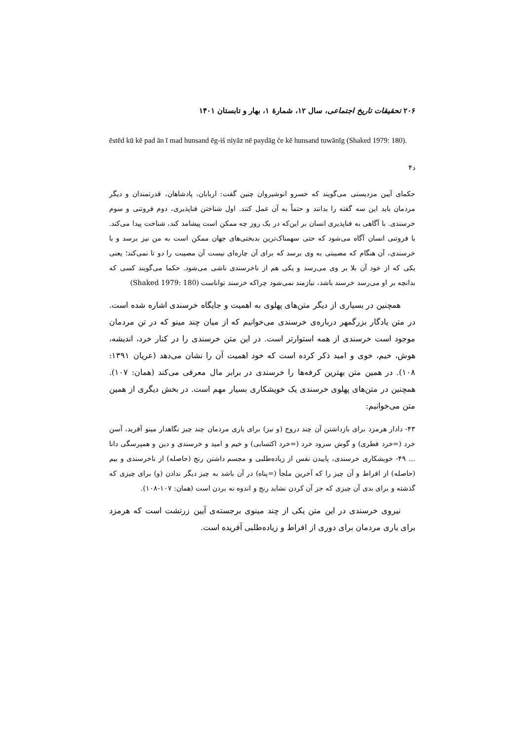۲۰۶ تحقیقات تاریخ اجتماعی، سال ۱۲، شمارهٔ ۱، بهار و تابستان ۱۴۰۱
ēstēd kū kē pad ān ī mad hunsand ēg-iš niyāz nē paydāg če kē hunsand tuwānīg (Shaked 1979: 180).
د۴
حکمای آیین مزدیسنی می‌گویند که خسرو انوشیروان چنین گفت: اربابان، پادشاهان، قدرتمندان و دیگر مردمان باید این سه گفته را بدانند و حتماً به آن عمل کنند. اول شناختن فناپذیری، دوم فروتنی و سوم خرسندی. با آگاهی به فناپذیری انسان بر این‌که در یک روز چه ممکن است پیشامد کند، شناخت پیدا می‌کند. با فروتنی انسان آگاه می‌شود که حتی سهمناک‌ترین بدبختی‌های جهان ممکن است به من نیز برسد و با خرسندی، آن هنگام که مصیبتی به وی برسد که برای آن چاره‌ای نیست آن مصیبت را دو تا نمی‌کند؛ یعنی یکی که از خود آن بلا بر وی می‌رسد و یکی هم از ناخرسندی ناشی می‌شود. حکما می‌گویند کسی که بدانچه بر او می‌رسد خرسند باشد، نیازمند نمی‌شود چراکه خرسند تواناست (Shaked 1979: 180)
همچنین در بسیاری از دیگر متن‌های پهلوی به اهمیت و جایگاه خرسندی اشاره شده است. در متن یادگار بزرگمهر درباره‌ی خرسندی می‌خوانیم که از میان چند مینو که در تن مردمان موجود است خرسندی از همه استوارتر است. در این متن خرسندی را در کنار خرد، اندیشه، هوش، خیم، خوی و امید ذکر کرده است که خود اهمیت آن را نشان می‌دهد (عریان ۱۳۹۱: ۱۰۸). در همین متن بهترین کرفه‌ها را خرسندی در برابر مال معرفی می‌کند (همان: ۱۰۷). همچنین در متن‌های پهلوی خرسندی یک خویشکاری بسیار مهم است. در بخش دیگری از همین متن می‌خوانیم:
۴۳- دادار هرمزد برای بازداشتن آن چند دروج (و نیز) برای یاری مردمان چند چیز نگاهدار مینو آفرید، آسن خرد (=خرد فطری) و گوش سرود خرد (=خرد اکتسابی) و خیم و امید و خرسندی و دین و همپرسگی دانا ... ۴۹- خویشکاری خرسندی، پاییدن نفس از زیاده‌طلبی و مجسم داشتن رنج (حاصله) از ناخرسندی و بیم (حاصله) از افراط و آن چیز را که آخرین ملجأ (=پناه) در آن باشد به چیز دیگر ندادن (و) برای چیزی که گذشته و برای بدی آن چیزی که جز آن کردن نشاید رنج و اندوه نه بردن است (همان: ۱۰۷-۱۰۸).
نیروی خرسندی در این متن یکی از چند مینوی برجسته‌ی آیین زرتشت است که هرمزد برای یاری مردمان برای دوری از افراط و زیاده‌طلبی آفریده است.